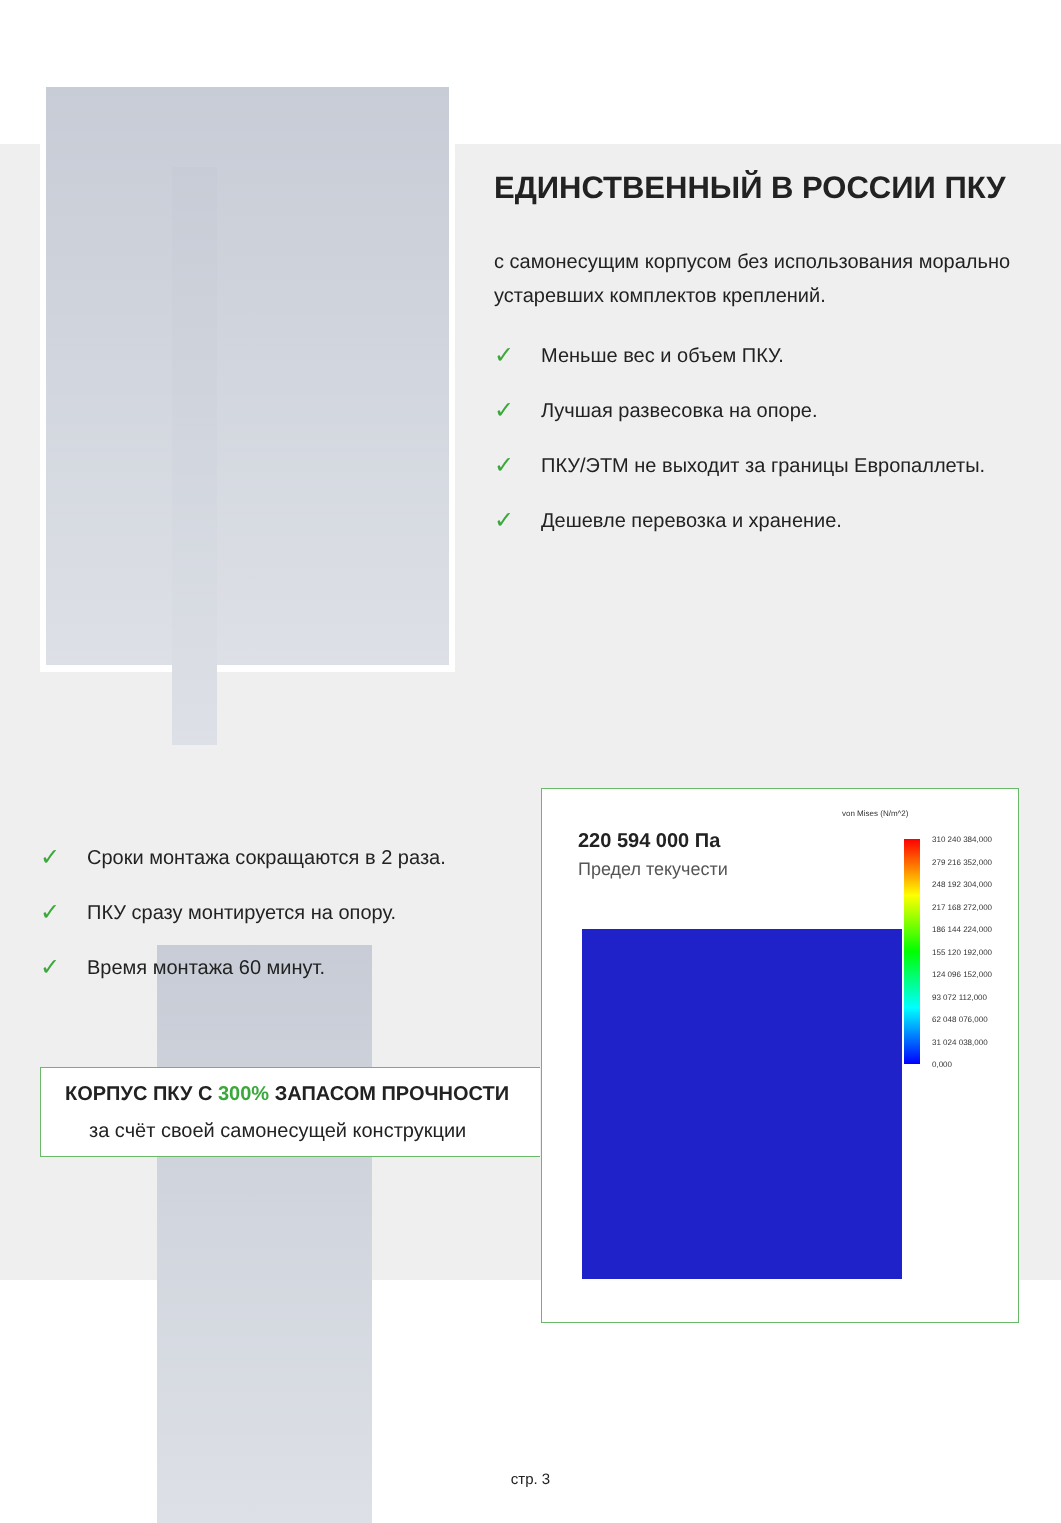ЕДИНСТВЕННЫЙ В РОССИИ ПКУ
с самонесущим корпусом без использования морально устаревших комплектов креплений.
✓ Меньше вес и объем ПКУ.
✓ Лучшая развесовка на опоре.
✓ ПКУ/ЭТМ не выходит за границы Европаллеты.
✓ Дешевле перевозка и хранение.
✓ Сроки монтажа сокращаются в 2 раза.
✓ ПКУ сразу монтируется на опору.
✓ Время монтажа 60 минут.
КОРПУС ПКУ С 300% ЗАПАСОМ ПРОЧНОСТИ
за счёт своей самонесущей конструкции
220 594 000 Па
Предел текучести
von Mises (N/m^2)
310 240 384,000
279 216 352,000
248 192 304,000
217 168 272,000
186 144 224,000
155 120 192,000
124 096 152,000
93 072 112,000
62 048 076,000
31 024 038,000
0,000
стр. 3